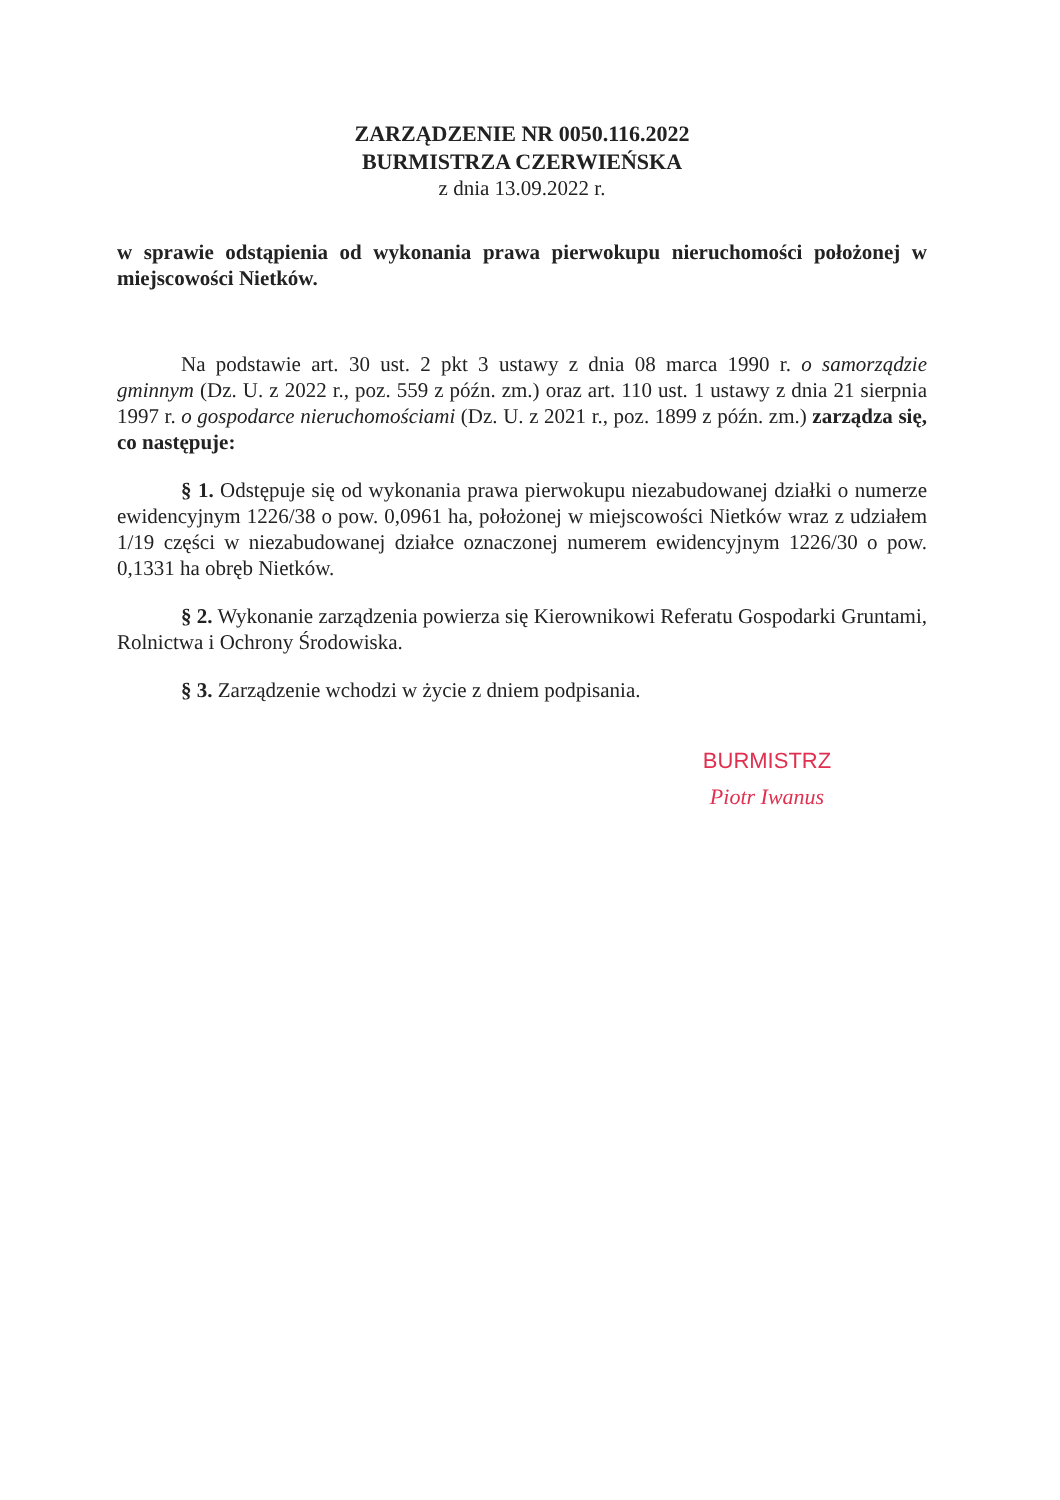ZARZĄDZENIE NR 0050.116.2022
BURMISTRZA CZERWIEŃSKA
z dnia 13.09.2022 r.
w sprawie odstąpienia od wykonania prawa pierwokupu nieruchomości położonej w miejscowości Nietków.
Na podstawie art. 30 ust. 2 pkt 3 ustawy z dnia 08 marca 1990 r. o samorządzie gminnym (Dz. U. z 2022 r., poz. 559 z późn. zm.) oraz art. 110 ust. 1 ustawy z dnia 21 sierpnia 1997 r. o gospodarce nieruchomościami (Dz. U. z 2021 r., poz. 1899 z późn. zm.) zarządza się, co następuje:
§ 1. Odstępuje się od wykonania prawa pierwokupu niezabudowanej działki o numerze ewidencyjnym 1226/38 o pow. 0,0961 ha, położonej w miejscowości Nietków wraz z udziałem 1/19 części w niezabudowanej działce oznaczonej numerem ewidencyjnym 1226/30 o pow. 0,1331 ha obręb Nietków.
§ 2. Wykonanie zarządzenia powierza się Kierownikowi Referatu Gospodarki Gruntami, Rolnictwa i Ochrony Środowiska.
§ 3. Zarządzenie wchodzi w życie z dniem podpisania.
BURMISTRZ
Piotr Iwanus